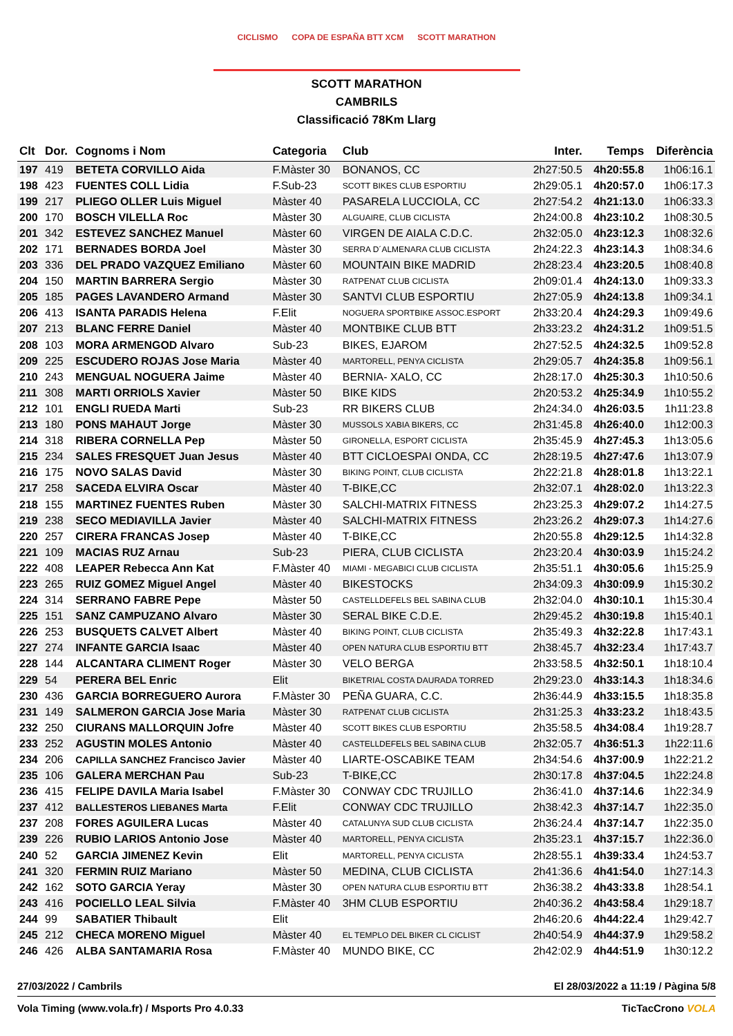CICLISMO COPA DE ESPAÑA BTT XCM SCOTT MARATHON
SCOTT MARATHON
CAMBRILS
Classificació 78Km Llarg
| Clt | Dor. | Cognoms i Nom | Categoria | Club | Inter. | Temps | Diferència |
| --- | --- | --- | --- | --- | --- | --- | --- |
| 197 | 419 | BETETA CORVILLO Aida | F.Màster 30 | BONANOS, CC | 2h27:50.5 | 4h20:55.8 | 1h06:16.1 |
| 198 | 423 | FUENTES COLL Lidia | F.Sub-23 | SCOTT BIKES CLUB ESPORTIU | 2h29:05.1 | 4h20:57.0 | 1h06:17.3 |
| 199 | 217 | PLIEGO OLLER Luis Miguel | Màster 40 | PASARELA LUCCIOLA, CC | 2h27:54.2 | 4h21:13.0 | 1h06:33.3 |
| 200 | 170 | BOSCH VILELLA Roc | Màster 30 | ALGUAIRE, CLUB CICLISTA | 2h24:00.8 | 4h23:10.2 | 1h08:30.5 |
| 201 | 342 | ESTEVEZ SANCHEZ Manuel | Màster 60 | VIRGEN DE AIALA C.D.C. | 2h32:05.0 | 4h23:12.3 | 1h08:32.6 |
| 202 | 171 | BERNADES BORDA Joel | Màster 30 | SERRA D´ALMENARA CLUB CICLISTA | 2h24:22.3 | 4h23:14.3 | 1h08:34.6 |
| 203 | 336 | DEL PRADO VAZQUEZ Emiliano | Màster 60 | MOUNTAIN BIKE MADRID | 2h28:23.4 | 4h23:20.5 | 1h08:40.8 |
| 204 | 150 | MARTIN BARRERA Sergio | Màster 30 | RATPENAT CLUB CICLISTA | 2h09:01.4 | 4h24:13.0 | 1h09:33.3 |
| 205 | 185 | PAGES LAVANDERO Armand | Màster 30 | SANTVI CLUB ESPORTIU | 2h27:05.9 | 4h24:13.8 | 1h09:34.1 |
| 206 | 413 | ISANTA PARADIS Helena | F.Elit | NOGUERA SPORTBIKE ASSOC.ESPORT | 2h33:20.4 | 4h24:29.3 | 1h09:49.6 |
| 207 | 213 | BLANC FERRE Daniel | Màster 40 | MONTBIKE CLUB BTT | 2h33:23.2 | 4h24:31.2 | 1h09:51.5 |
| 208 | 103 | MORA ARMENGOD Alvaro | Sub-23 | BIKES, EJAROM | 2h27:52.5 | 4h24:32.5 | 1h09:52.8 |
| 209 | 225 | ESCUDERO ROJAS Jose Maria | Màster 40 | MARTORELL, PENYA CICLISTA | 2h29:05.7 | 4h24:35.8 | 1h09:56.1 |
| 210 | 243 | MENGUAL NOGUERA Jaime | Màster 40 | BERNIA- XALO, CC | 2h28:17.0 | 4h25:30.3 | 1h10:50.6 |
| 211 | 308 | MARTI ORRIOLS Xavier | Màster 50 | BIKE KIDS | 2h20:53.2 | 4h25:34.9 | 1h10:55.2 |
| 212 | 101 | ENGLI RUEDA Marti | Sub-23 | RR BIKERS CLUB | 2h24:34.0 | 4h26:03.5 | 1h11:23.8 |
| 213 | 180 | PONS MAHAUT Jorge | Màster 30 | MUSSOLS XABIA BIKERS, CC | 2h31:45.8 | 4h26:40.0 | 1h12:00.3 |
| 214 | 318 | RIBERA CORNELLA Pep | Màster 50 | GIRONELLA, ESPORT CICLISTA | 2h35:45.9 | 4h27:45.3 | 1h13:05.6 |
| 215 | 234 | SALES FRESQUET Juan Jesus | Màster 40 | BTT CICLOESPAI ONDA, CC | 2h28:19.5 | 4h27:47.6 | 1h13:07.9 |
| 216 | 175 | NOVO SALAS David | Màster 30 | BIKING POINT, CLUB CICLISTA | 2h22:21.8 | 4h28:01.8 | 1h13:22.1 |
| 217 | 258 | SACEDA ELVIRA Oscar | Màster 40 | T-BIKE,CC | 2h32:07.1 | 4h28:02.0 | 1h13:22.3 |
| 218 | 155 | MARTINEZ FUENTES Ruben | Màster 30 | SALCHI-MATRIX FITNESS | 2h23:25.3 | 4h29:07.2 | 1h14:27.5 |
| 219 | 238 | SECO MEDIAVILLA Javier | Màster 40 | SALCHI-MATRIX FITNESS | 2h23:26.2 | 4h29:07.3 | 1h14:27.6 |
| 220 | 257 | CIRERA FRANCAS Josep | Màster 40 | T-BIKE,CC | 2h20:55.8 | 4h29:12.5 | 1h14:32.8 |
| 221 | 109 | MACIAS RUZ Arnau | Sub-23 | PIERA, CLUB CICLISTA | 2h23:20.4 | 4h30:03.9 | 1h15:24.2 |
| 222 | 408 | LEAPER Rebecca Ann Kat | F.Màster 40 | MIAMI - MEGABICI CLUB CICLISTA | 2h35:51.1 | 4h30:05.6 | 1h15:25.9 |
| 223 | 265 | RUIZ GOMEZ Miguel Angel | Màster 40 | BIKESTOCKS | 2h34:09.3 | 4h30:09.9 | 1h15:30.2 |
| 224 | 314 | SERRANO FABRE Pepe | Màster 50 | CASTELLDEFELS BEL SABINA CLUB | 2h32:04.0 | 4h30:10.1 | 1h15:30.4 |
| 225 | 151 | SANZ CAMPUZANO Alvaro | Màster 30 | SERAL BIKE C.D.E. | 2h29:45.2 | 4h30:19.8 | 1h15:40.1 |
| 226 | 253 | BUSQUETS CALVET Albert | Màster 40 | BIKING POINT, CLUB CICLISTA | 2h35:49.3 | 4h32:22.8 | 1h17:43.1 |
| 227 | 274 | INFANTE GARCIA Isaac | Màster 40 | OPEN NATURA CLUB ESPORTIU BTT | 2h38:45.7 | 4h32:23.4 | 1h17:43.7 |
| 228 | 144 | ALCANTARA CLIMENT Roger | Màster 30 | VELO BERGA | 2h33:58.5 | 4h32:50.1 | 1h18:10.4 |
| 229 | 54 | PERERA BEL Enric | Elit | BIKETRIAL COSTA DAURADA TORRED | 2h29:23.0 | 4h33:14.3 | 1h18:34.6 |
| 230 | 436 | GARCIA BORREGUERO Aurora | F.Màster 30 | PEÑA GUARA, C.C. | 2h36:44.9 | 4h33:15.5 | 1h18:35.8 |
| 231 | 149 | SALMERON GARCIA Jose Maria | Màster 30 | RATPENAT CLUB CICLISTA | 2h31:25.3 | 4h33:23.2 | 1h18:43.5 |
| 232 | 250 | CIURANS MALLORQUIN Jofre | Màster 40 | SCOTT BIKES CLUB ESPORTIU | 2h35:58.5 | 4h34:08.4 | 1h19:28.7 |
| 233 | 252 | AGUSTIN MOLES Antonio | Màster 40 | CASTELLDEFELS BEL SABINA CLUB | 2h32:05.7 | 4h36:51.3 | 1h22:11.6 |
| 234 | 206 | CAPILLA SANCHEZ Francisco Javier | Màster 40 | LIARTE-OSCABIKE TEAM | 2h34:54.6 | 4h37:00.9 | 1h22:21.2 |
| 235 | 106 | GALERA MERCHAN Pau | Sub-23 | T-BIKE,CC | 2h30:17.8 | 4h37:04.5 | 1h22:24.8 |
| 236 | 415 | FELIPE DAVILA Maria Isabel | F.Màster 30 | CONWAY CDC TRUJILLO | 2h36:41.0 | 4h37:14.6 | 1h22:34.9 |
| 237 | 412 | BALLESTEROS LIEBANES Marta | F.Elit | CONWAY CDC TRUJILLO | 2h38:42.3 | 4h37:14.7 | 1h22:35.0 |
| 237 | 208 | FORES AGUILERA Lucas | Màster 40 | CATALUNYA SUD CLUB CICLISTA | 2h36:24.4 | 4h37:14.7 | 1h22:35.0 |
| 239 | 226 | RUBIO LARIOS Antonio Jose | Màster 40 | MARTORELL, PENYA CICLISTA | 2h35:23.1 | 4h37:15.7 | 1h22:36.0 |
| 240 | 52 | GARCIA JIMENEZ Kevin | Elit | MARTORELL, PENYA CICLISTA | 2h28:55.1 | 4h39:33.4 | 1h24:53.7 |
| 241 | 320 | FERMIN RUIZ Mariano | Màster 50 | MEDINA, CLUB CICLISTA | 2h41:36.6 | 4h41:54.0 | 1h27:14.3 |
| 242 | 162 | SOTO GARCIA Yeray | Màster 30 | OPEN NATURA CLUB ESPORTIU BTT | 2h36:38.2 | 4h43:33.8 | 1h28:54.1 |
| 243 | 416 | POCIELLO LEAL Silvia | F.Màster 40 | 3HM CLUB ESPORTIU | 2h40:36.2 | 4h43:58.4 | 1h29:18.7 |
| 244 | 99 | SABATIER Thibault | Elit | | 2h46:20.6 | 4h44:22.4 | 1h29:42.7 |
| 245 | 212 | CHECA MORENO Miguel | Màster 40 | EL TEMPLO DEL BIKER CL CICLIST | 2h40:54.9 | 4h44:37.9 | 1h29:58.2 |
| 246 | 426 | ALBA SANTAMARIA Rosa | F.Màster 40 | MUNDO BIKE, CC | 2h42:02.9 | 4h44:51.9 | 1h30:12.2 |
27/03/2022 / Cambrils El 28/03/2022 a 11:19 / Pàgina 5/8
Vola Timing (www.vola.fr) / Msports Pro 4.0.33 TicTacCrono VOLA